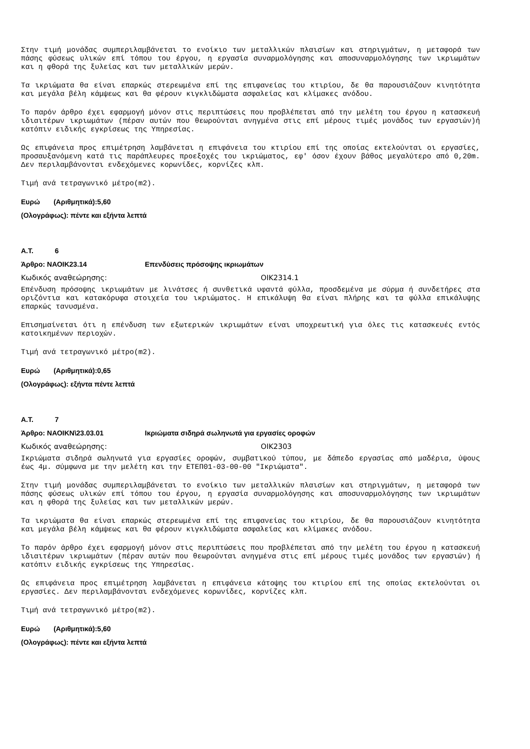Στην τιμή μονάδας συμπεριλαμβάνεται το ενοίκιο των μεταλλικών πλαισίων και στηριγμάτων, η μεταφορά των πάσης φύσεως υλικών επί τόπου του έργου, η εργασία συναρμολόγησης και αποσυναρμολόγησης των ικριωμάτων και η φθορά της ξυλείας και των μεταλλικών μερών.
Τα ικριώματα θα είναι επαρκώς στερεωμένα επί της επιφανείας του κτιρίου, δε θα παρουσιάζουν κινητότητα και μεγάλα βέλη κάμψεως και θα φέρουν κιγκλιδώματα ασφαλείας και κλίμακες ανόδου.
Το παρόν άρθρο έχει εφαρμογή μόνον στις περιπτώσεις που προβλέπεται από την μελέτη του έργου η κατασκευή ιδιαιτέρων ικριωμάτων (πέραν αυτών που θεωρούνται ανηγμένα στις επί μέρους τιμές μονάδος των εργασιών)ή κατόπιν ειδικής εγκρίσεως της Υπηρεσίας.
Ως επιφάνεια προς επιμέτρηση λαμβάνεται η επιφάνεια του κτιρίου επί της οποίας εκτελούνται οι εργασίες, προσαυξανόμενη κατά τις παράπλευρες προεξοχές του ικριώματος, εφ' όσον έχουν βάθος μεγαλύτερο από 0,20m. Δεν περιλαμβάνονται ενδεχόμενες κορωνίδες, κορνίζες κλπ.
Τιμή ανά τετραγωνικό μέτρο(m2).
Ευρώ (Αριθμητικά):5,60
(Ολογράφως): πέντε και εξήντα λεπτά
Α.Τ. 6
Άρθρο: ΝΑΟΙΚ23.14 Επενδύσεις πρόσοψης ικριωμάτων
Κωδικός αναθεώρησης: ΟΙΚ2314.1
Επένδυση πρόσοψης ικριωμάτων με λινάτσες ή συνθετικά υφαντά φύλλα, προσδεμένα με σύρμα ή συνδετήρες στα οριζόντια και κατακόρυφα στοιχεία του ικριώματος. Η επικάλυψη θα είναι πλήρης και τα φύλλα επικάλυψης επαρκώς τανυσμένα.
Επισημαίνεται ότι η επένδυση των εξωτερικών ικριωμάτων είναι υποχρεωτική για όλες τις κατασκευές εντός κατοικημένων περιοχών.
Τιμή ανά τετραγωνικό μέτρο(m2).
Ευρώ (Αριθμητικά):0,65
(Ολογράφως): εξήντα πέντε λεπτά
Α.Τ. 7
Άρθρο: ΝΑΟΙΚΝ\23.03.01 Ικριώματα σιδηρά σωληνωτά για εργασίες οροφών
Κωδικός αναθεώρησης: ΟΙΚ2303
Ικριώματα σιδηρά σωληνωτά για εργασίες οροφών, συμβατικού τύπου, με δάπεδο εργασίας από μαδέρια, ύψους έως 4μ. σύμφωνα με την μελέτη και την ΕΤΕΠ01-03-00-00 "Ικριώματα".
Στην τιμή μονάδας συμπεριλαμβάνεται το ενοίκιο των μεταλλικών πλαισίων και στηριγμάτων, η μεταφορά των πάσης φύσεως υλικών επί τόπου του έργου, η εργασία συναρμολόγησης και αποσυναρμολόγησης των ικριωμάτων και η φθορά της ξυλείας και των μεταλλικών μερών.
Τα ικριώματα θα είναι επαρκώς στερεωμένα επί της επιφανείας του κτιρίου, δε θα παρουσιάζουν κινητότητα και μεγάλα βέλη κάμψεως και θα φέρουν κιγκλιδώματα ασφαλείας και κλίμακες ανόδου.
Το παρόν άρθρο έχει εφαρμογή μόνον στις περιπτώσεις που προβλέπεται από την μελέτη του έργου η κατασκευή ιδιαιτέρων ικριωμάτων (πέραν αυτών που θεωρούνται ανηγμένα στις επί μέρους τιμές μονάδος των εργασιών) ή κατόπιν ειδικής εγκρίσεως της Υπηρεσίας.
Ως επιφάνεια προς επιμέτρηση λαμβάνεται η επιφάνεια κάτοψης του κτιρίου επί της οποίας εκτελούνται οι εργασίες. Δεν περιλαμβάνονται ενδεχόμενες κορωνίδες, κορνίζες κλπ.
Τιμή ανά τετραγωνικό μέτρο(m2).
Ευρώ (Αριθμητικά):5,60
(Ολογράφως): πέντε και εξήντα λεπτά